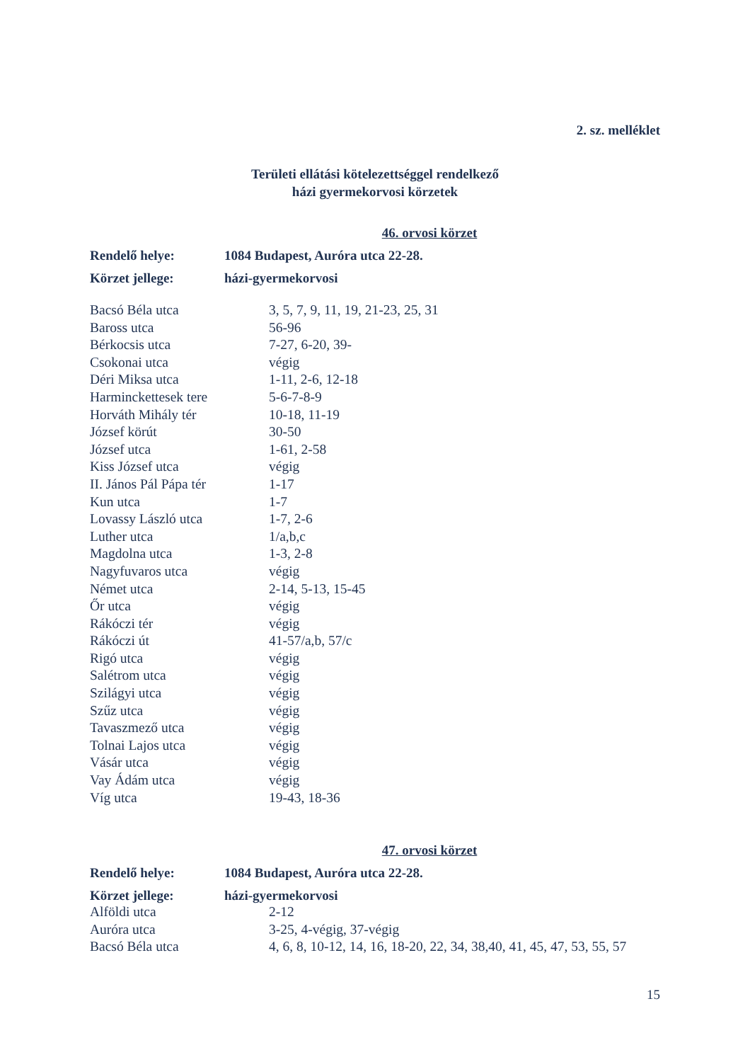2. sz. melléklet
Területi ellátási kötelezettséggel rendelkező
házi gyermekorvosi körzetek
46. orvosi körzet
| Rendelő helye: | 1084 Budapest, Auróra utca 22-28. |
| Körzet jellege: | házi-gyermekorvosi |
| Bacsó Béla utca | 3, 5, 7, 9, 11, 19, 21-23, 25, 31 |
| Baross utca | 56-96 |
| Bérkocsis utca | 7-27, 6-20, 39- |
| Csokonai utca | végig |
| Déri Miksa utca | 1-11, 2-6, 12-18 |
| Harminckettesek tere | 5-6-7-8-9 |
| Horváth Mihály tér | 10-18, 11-19 |
| József körút | 30-50 |
| József utca | 1-61, 2-58 |
| Kiss József utca | végig |
| II. János Pál Pápa tér | 1-17 |
| Kun utca | 1-7 |
| Lovassy László utca | 1-7, 2-6 |
| Luther utca | 1/a,b,c |
| Magdolna utca | 1-3, 2-8 |
| Nagyfuvaros utca | végig |
| Német utca | 2-14, 5-13, 15-45 |
| Őr utca | végig |
| Rákóczi tér | végig |
| Rákóczi út | 41-57/a,b, 57/c |
| Rigó utca | végig |
| Salétrom utca | végig |
| Szilágyi utca | végig |
| Szűz utca | végig |
| Tavaszmező utca | végig |
| Tolnai Lajos utca | végig |
| Vásár utca | végig |
| Vay Ádám utca | végig |
| Víg utca | 19-43, 18-36 |
47. orvosi körzet
| Rendelő helye: | 1084 Budapest, Auróra utca 22-28. |
| Körzet jellege: | házi-gyermekorvosi |
| Alföldi utca | 2-12 |
| Auróra utca | 3-25, 4-végig, 37-végig |
| Bacsó Béla utca | 4, 6, 8, 10-12, 14, 16, 18-20, 22, 34, 38,40, 41, 45, 47, 53, 55, 57 |
15